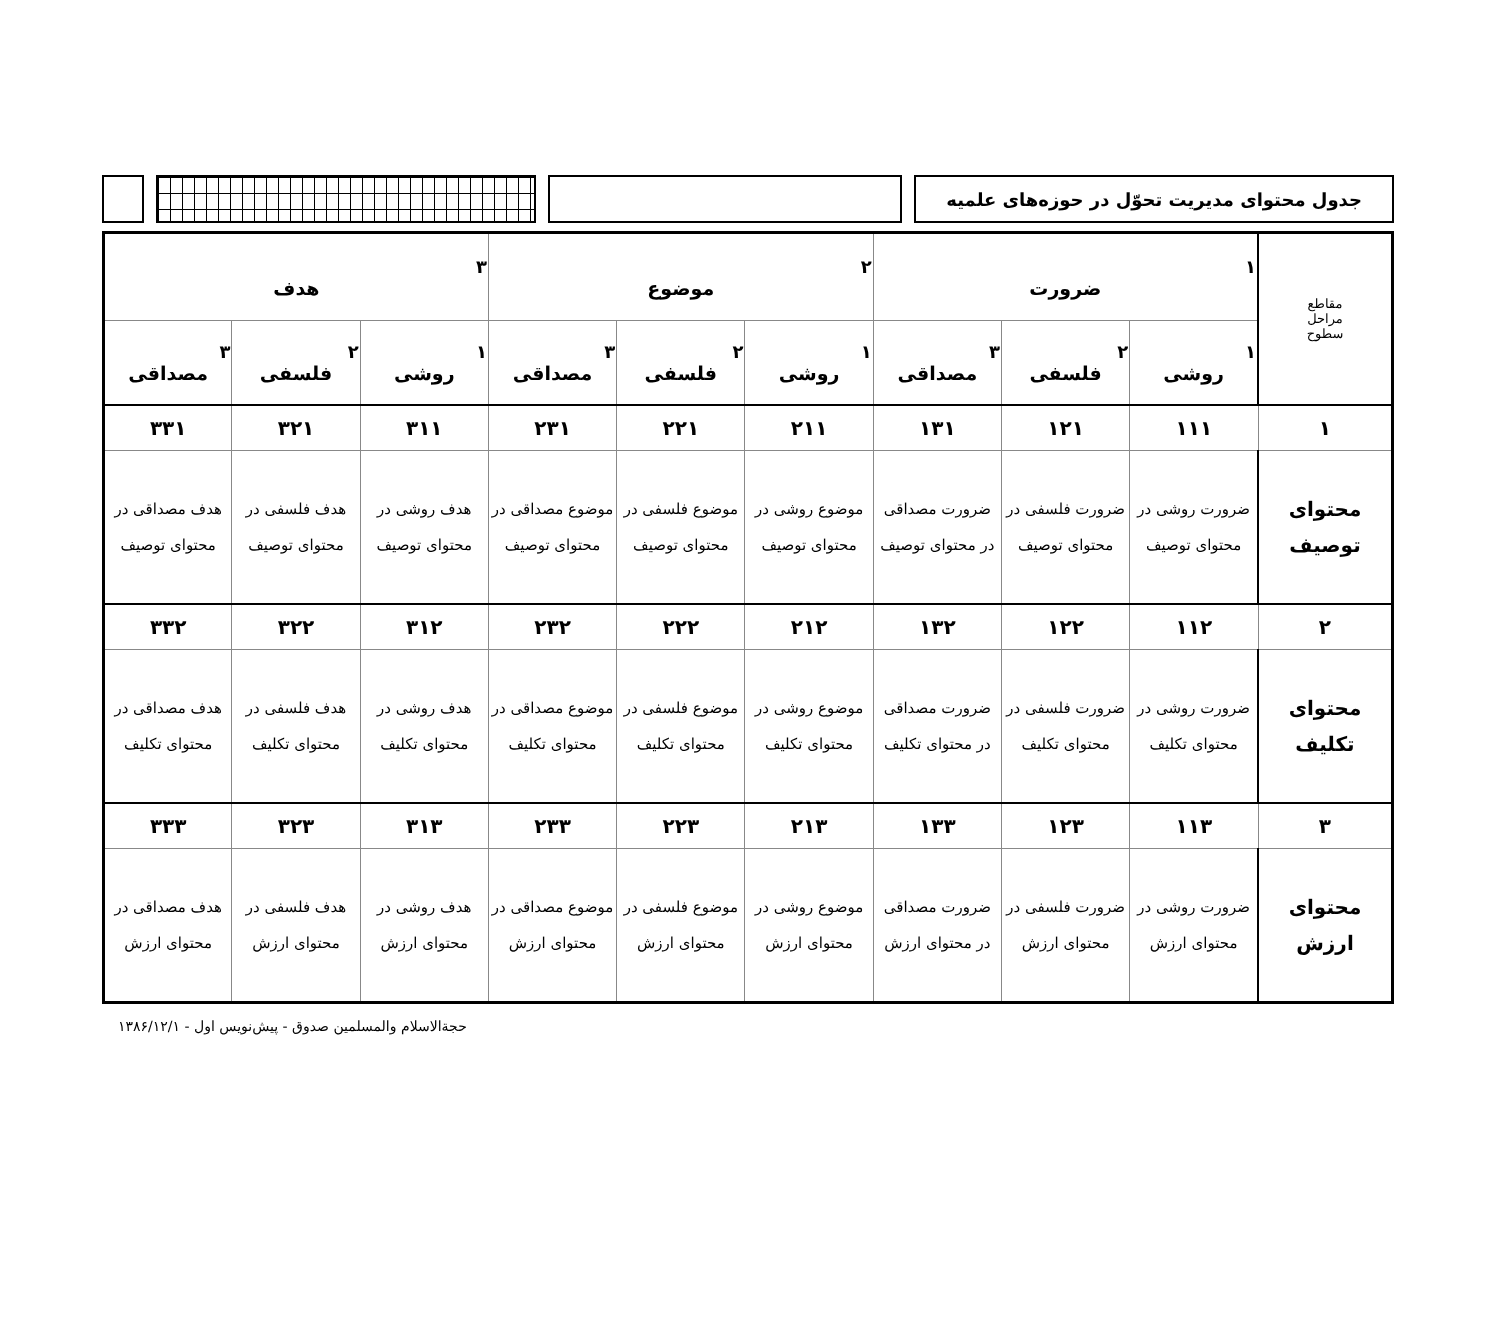جدول محتوای مدیریت تحوّل در حوزه‌های علمیه
| مقاطع مراحل سطوح | ۱ ضرورت | | | ۲ موضوع | | | ۳ هدف | | |
| --- | --- | --- | --- | --- | --- | --- | --- | --- | --- |
| | ۱ روشی | ۲ فلسفی | ۳ مصداقی | ۱ روشی | ۲ فلسفی | ۳ مصداقی | ۱ روشی | ۲ فلسفی | ۳ مصداقی |
| ۱ | ۱۱۱ | ۱۲۱ | ۱۳۱ | ۲۱۱ | ۲۲۱ | ۲۳۱ | ۳۱۱ | ۳۲۱ | ۳۳۱ |
| محتوای توصیف | ضرورت روشی در محتوای توصیف | ضرورت فلسفی در محتوای توصیف | ضرورت مصداقی در محتوای توصیف | موضوع روشی در محتوای توصیف | موضوع فلسفی در محتوای توصیف | موضوع مصداقی در محتوای توصیف | هدف روشی در محتوای توصیف | هدف فلسفی در محتوای توصیف | هدف مصداقی در محتوای توصیف |
| ۲ | ۱۱۲ | ۱۲۲ | ۱۳۲ | ۲۱۲ | ۲۲۲ | ۲۳۲ | ۳۱۲ | ۳۲۲ | ۳۳۲ |
| محتوای تکلیف | ضرورت روشی در محتوای تکلیف | ضرورت فلسفی در محتوای تکلیف | ضرورت مصداقی در محتوای تکلیف | موضوع روشی در محتوای تکلیف | موضوع فلسفی در محتوای تکلیف | موضوع مصداقی در محتوای تکلیف | هدف روشی در محتوای تکلیف | هدف فلسفی در محتوای تکلیف | هدف مصداقی در محتوای تکلیف |
| ۳ | ۱۱۳ | ۱۲۳ | ۱۳۳ | ۲۱۳ | ۲۲۳ | ۲۳۳ | ۳۱۳ | ۳۲۳ | ۳۳۳ |
| محتوای ارزش | ضرورت روشی در محتوای ارزش | ضرورت فلسفی در محتوای ارزش | ضرورت مصداقی در محتوای ارزش | موضوع روشی در محتوای ارزش | موضوع فلسفی در محتوای ارزش | موضوع مصداقی در محتوای ارزش | هدف روشی در محتوای ارزش | هدف فلسفی در محتوای ارزش | هدف مصداقی در محتوای ارزش |
حجةالاسلام والمسلمین صدوق - پیش‌نویس اول - ۱۳۸۶/۱۲/۱